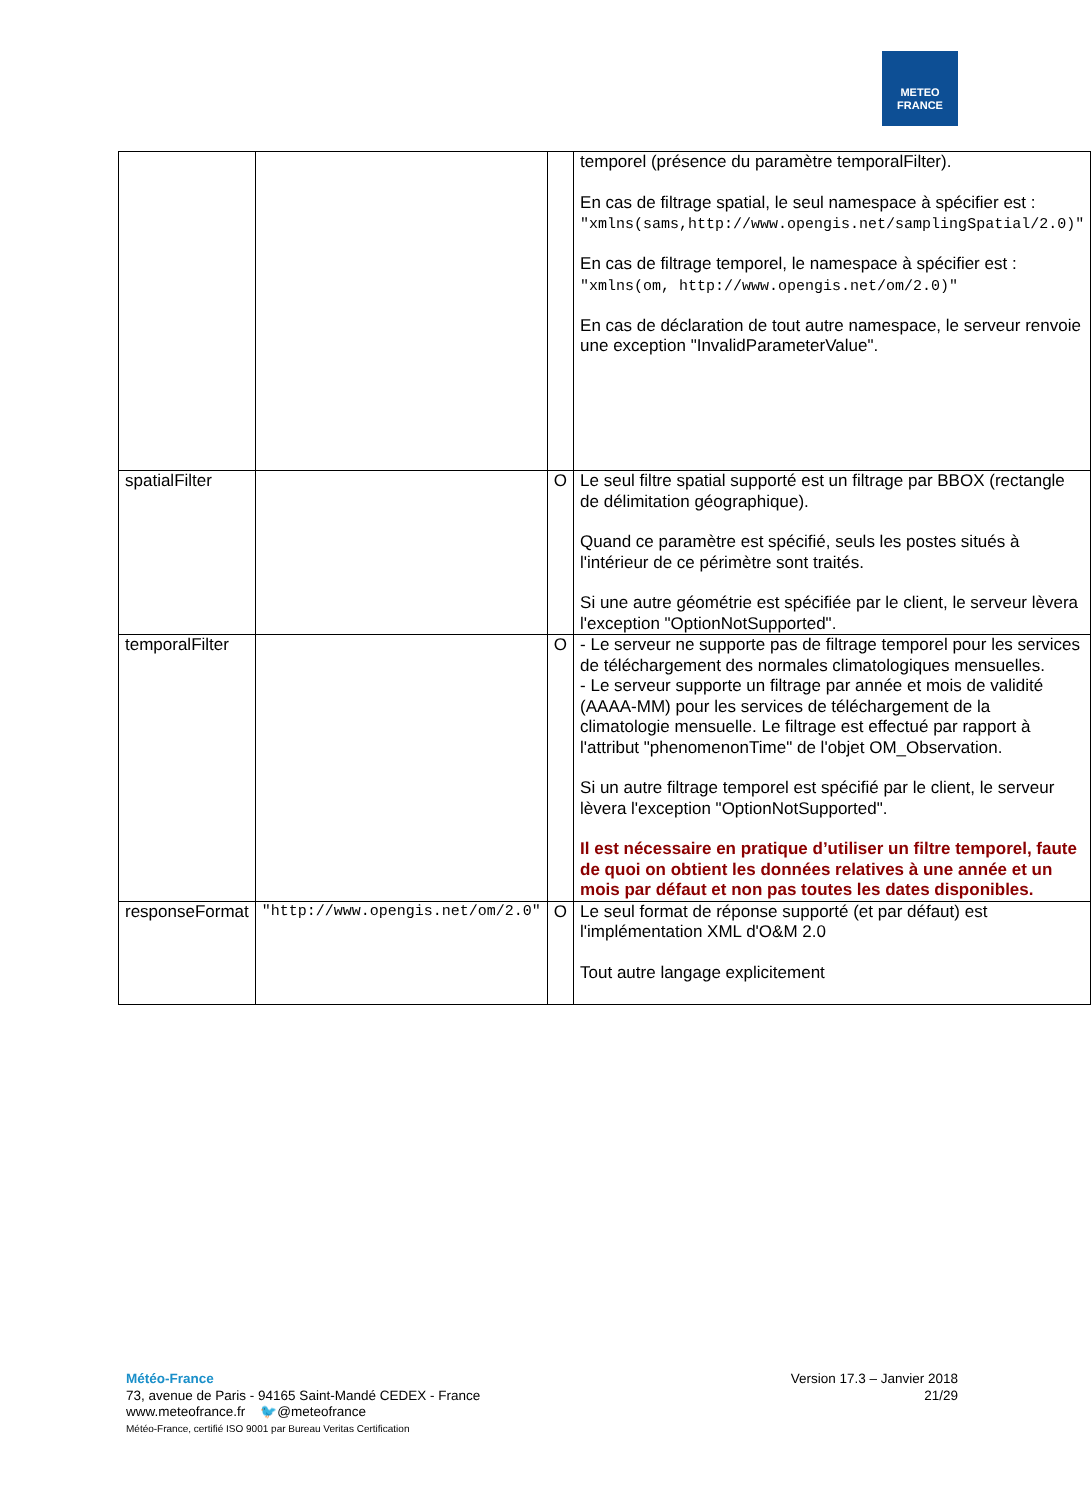METEO
FRANCE
| | | | temporel (présence du paramètre temporalFilter). En cas de filtrage spatial, le seul namespace à spécifier est : "xmlns(sams,http://www.opengis.net/samplingSpatial/2.0)" En cas de filtrage temporel, le namespace à spécifier est : "xmlns(om, http://www.opengis.net/om/2.0)" En cas de déclaration de tout autre namespace, le serveur renvoie une exception "InvalidParameterValue". |
| spatialFilter | | O | Le seul filtre spatial supporté est un filtrage par BBOX (rectangle de délimitation géographique). Quand ce paramètre est spécifié, seuls les postes situés à l'intérieur de ce périmètre sont traités. Si une autre géométrie est spécifiée par le client, le serveur lèvera l'exception "OptionNotSupported". |
| temporalFilter | | O | - Le serveur ne supporte pas de filtrage temporel pour les services de téléchargement des normales climatologiques mensuelles. - Le serveur supporte un filtrage par année et mois de validité (AAAA-MM) pour les services de téléchargement de la climatologie mensuelle. Le filtrage est effectué par rapport à l'attribut "phenomenonTime" de l'objet OM_Observation. Si un autre filtrage temporel est spécifié par le client, le serveur lèvera l'exception "OptionNotSupported". Il est nécessaire en pratique d’utiliser un filtre temporel, faute de quoi on obtient les données relatives à une année et un mois par défaut et non pas toutes les dates disponibles. |
| responseFormat | "http://www.opengis.net/om/2.0" | O | Le seul format de réponse supporté (et par défaut) est l'implémentation XML d'O&M 2.0 Tout autre langage explicitement |
Version 17.3 – Janvier 2018
21/29
Météo-France
73, avenue de Paris - 94165 Saint-Mandé CEDEX - France
www.meteofrance.fr 🐦@meteofrance
Météo-France, certifié ISO 9001 par Bureau Veritas Certification